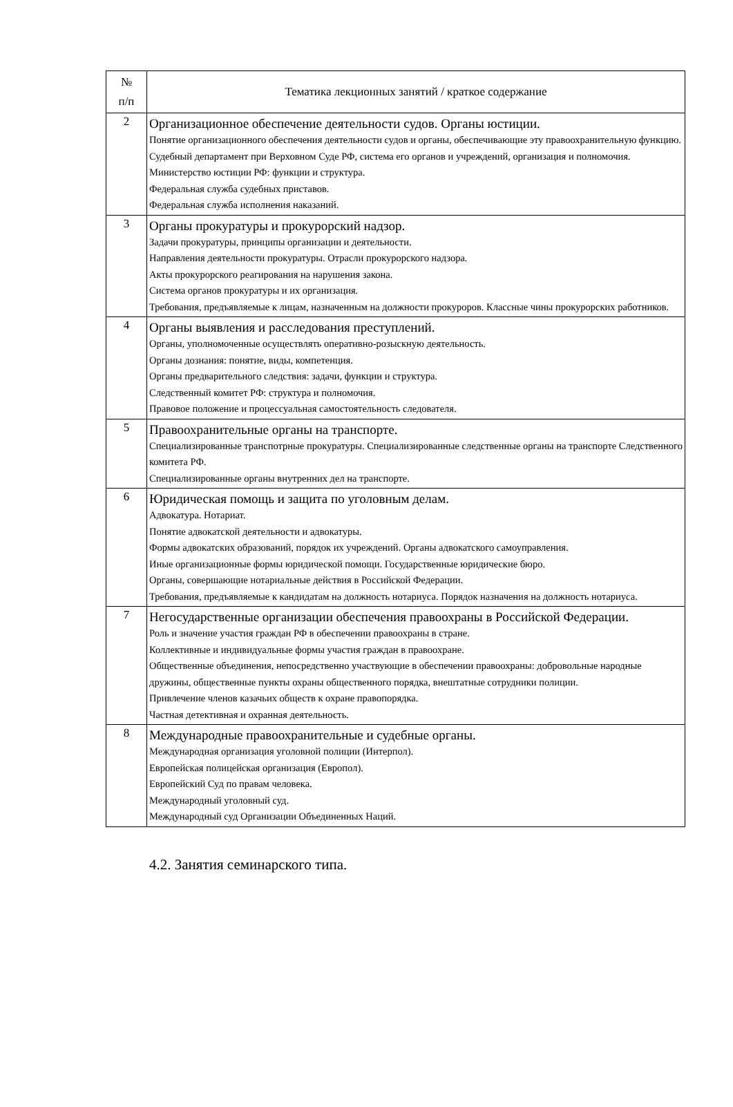| № п/п | Тематика лекционных занятий / краткое содержание |
| --- | --- |
| 2 | Организационное обеспечение деятельности судов. Органы юстиции. Понятие организационного обеспечения деятельности судов и органы, обеспечивающие эту правоохранительную функцию. Судебный департамент при Верховном Суде РФ, система его органов и учреждений, организация и полномочия. Министерство юстиции РФ: функции и структура. Федеральная служба судебных приставов. Федеральная служба исполнения наказаний. |
| 3 | Органы прокуратуры и прокурорский надзор. Задачи прокуратуры, принципы организации и деятельности. Направления деятельности прокуратуры. Отрасли прокурорского надзора. Акты прокурорского реагирования на нарушения закона. Система органов прокуратуры и их организация. Требования, предъявляемые к лицам, назначенным на должности прокуроров. Классные чины прокурорских работников. |
| 4 | Органы выявления и расследования преступлений. Органы, уполномоченные осуществлять оперативно-розыскную деятельность. Органы дознания: понятие, виды, компетенция. Органы предварительного следствия: задачи, функции и структура. Следственный комитет РФ: структура и полномочия. Правовое положение и процессуальная самостоятельность следователя. |
| 5 | Правоохранительные органы на транспорте. Специализированные транспотрные прокуратуры. Специализированные следственные органы на транспорте Следственного комитета РФ. Специализированные органы внутренних дел на транспорте. |
| 6 | Юридическая помощь и защита по уголовным делам. Адвокатура. Нотариат. Понятие адвокатской деятельности и адвокатуры. Формы адвокатских образований, порядок их учреждений. Органы адвокатского самоуправления. Иные организационные формы юридической помощи. Государственные юридические бюро. Органы, совершающие нотариальные действия в Российской Федерации. Требования, предъявляемые к кандидатам на должность нотариуса. Порядок назначения на должность нотариуса. |
| 7 | Негосударственные организации обеспечения правоохраны в Российской Федерации. Роль и значение участия граждан РФ в обеспечении правоохраны в стране. Коллективные и индивидуальные формы участия граждан в правоохране. Общественные объединения, непосредственно участвующие в обеспечении правоохраны: добровольные народные дружины, общественные пункты охраны общественного порядка, внештатные сотрудники полиции. Привлечение членов казачьих обществ к охране правопорядка. Частная детективная и охранная деятельность. |
| 8 | Международные правоохранительные и судебные органы. Международная организация уголовной полиции (Интерпол). Европейская полицейская организация (Европол). Европейский Суд по правам человека. Международный уголовный суд. Международный суд Организации Объединенных Наций. |
4.2. Занятия семинарского типа.